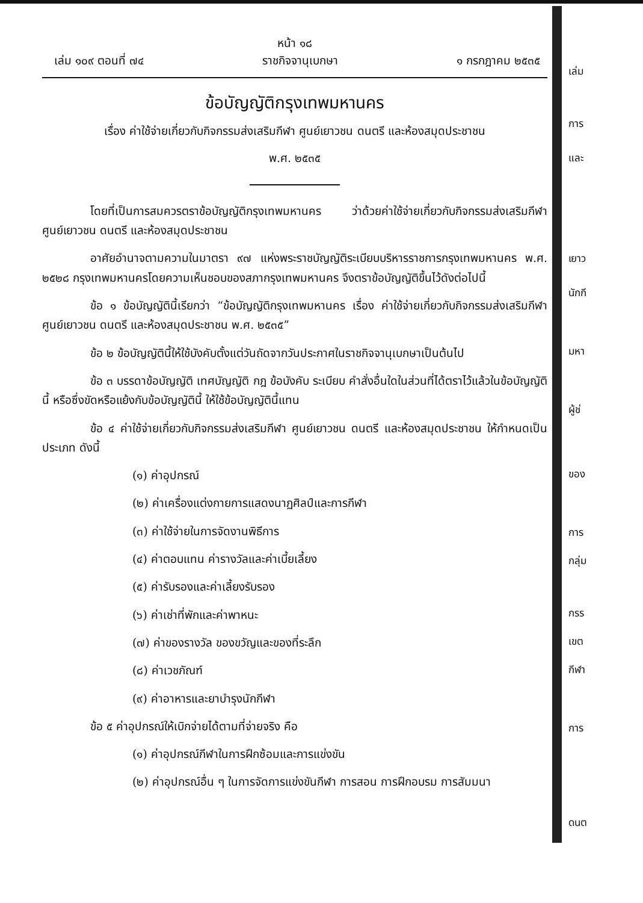หน้า ๑๘
เล่ม ๑๐๙ ตอนที่ ๗๔ ราชกิจจานุเบกษา ๑ กรกฎาคม ๒๕๓๕
ข้อบัญญัติกรุงเทพมหานคร
เรื่อง ค่าใช้จ่ายเกี่ยวกับกิจกรรมส่งเสริมกีฬา ศูนย์เยาวชน ดนตรี และห้องสมุดประชาชน
พ.ศ. ๒๕๓๕
โดยที่เป็นการสมควรตราข้อบัญญัติกรุงเทพมหานคร ว่าด้วยค่าใช้จ่ายเกี่ยวกับกิจกรรมส่งเสริมกีฬา ศูนย์เยาวชน ดนตรี และห้องสมุดประชาชน
อาศัยอำนาจตามความในมาตรา ๙๗ แห่งพระราชบัญญัติระเบียบบริหารราชการกรุงเทพมหานคร พ.ศ. ๒๕๒๘ กรุงเทพมหานครโดยความเห็นชอบของสภากรุงเทพมหานคร จึงตราข้อบัญญัติขึ้นไว้ดังต่อไปนี้
ข้อ ๑ ข้อบัญญัตินี้เรียกว่า “ข้อบัญญัติกรุงเทพมหานคร เรื่อง ค่าใช้จ่ายเกี่ยวกับกิจกรรมส่งเสริมกีฬา ศูนย์เยาวชน ดนตรี และห้องสมุดประชาชน พ.ศ. ๒๕๓๕”
ข้อ ๒ ข้อบัญญัตินี้ให้ใช้บังคับตั้งแต่วันถัดจากวันประกาศในราชกิจจานุเบกษาเป็นต้นไป
ข้อ ๓ บรรดาข้อบัญญัติ เทศบัญญัติ กฎ ข้อบังคับ ระเบียบ คำสั่งอื่นใดในส่วนที่ได้ตราไว้แล้วในข้อบัญญัตินี้ หรือซึ่งขัดหรือแย้งกับข้อบัญญัตินี้ ให้ใช้ข้อบัญญัตินี้แทน
ข้อ ๔ ค่าใช้จ่ายเกี่ยวกับกิจกรรมส่งเสริมกีฬา ศูนย์เยาวชน ดนตรี และห้องสมุดประชาชน ให้กำหนดเป็นประเภท ดังนี้
(๑) ค่าอุปกรณ์
(๒) ค่าเครื่องแต่งกายการแสดงนาฏศิลป์และการกีฬา
(๓) ค่าใช้จ่ายในการจัดงานพิธีการ
(๔) ค่าตอบแทน ค่ารางวัลและค่าเบี้ยเลี้ยง
(๕) ค่ารับรองและค่าเลี้ยงรับรอง
(๖) ค่าเช่าที่พักและค่าพาหนะ
(๗) ค่าของรางวัล ของขวัญและของที่ระลึก
(๘) ค่าเวชภัณฑ์
(๙) ค่าอาหารและยาบำรุงนักกีฬา
ข้อ ๕ ค่าอุปกรณ์ให้เบิกจ่ายได้ตามที่จ่ายจริง คือ
(๑) ค่าอุปกรณ์กีฬาในการฝึกซ้อมและการแข่งขัน
(๒) ค่าอุปกรณ์อื่น ๆ ในการจัดการแข่งขันกีฬา การสอน การฝึกอบรม การสัมมนา
เล่ม
การ
และ
เยาว
นักกี
มหา
ผู้ช่
ของ
การ
กลุ่ม
กรร
เขต
กีฬา
การ
ดนต